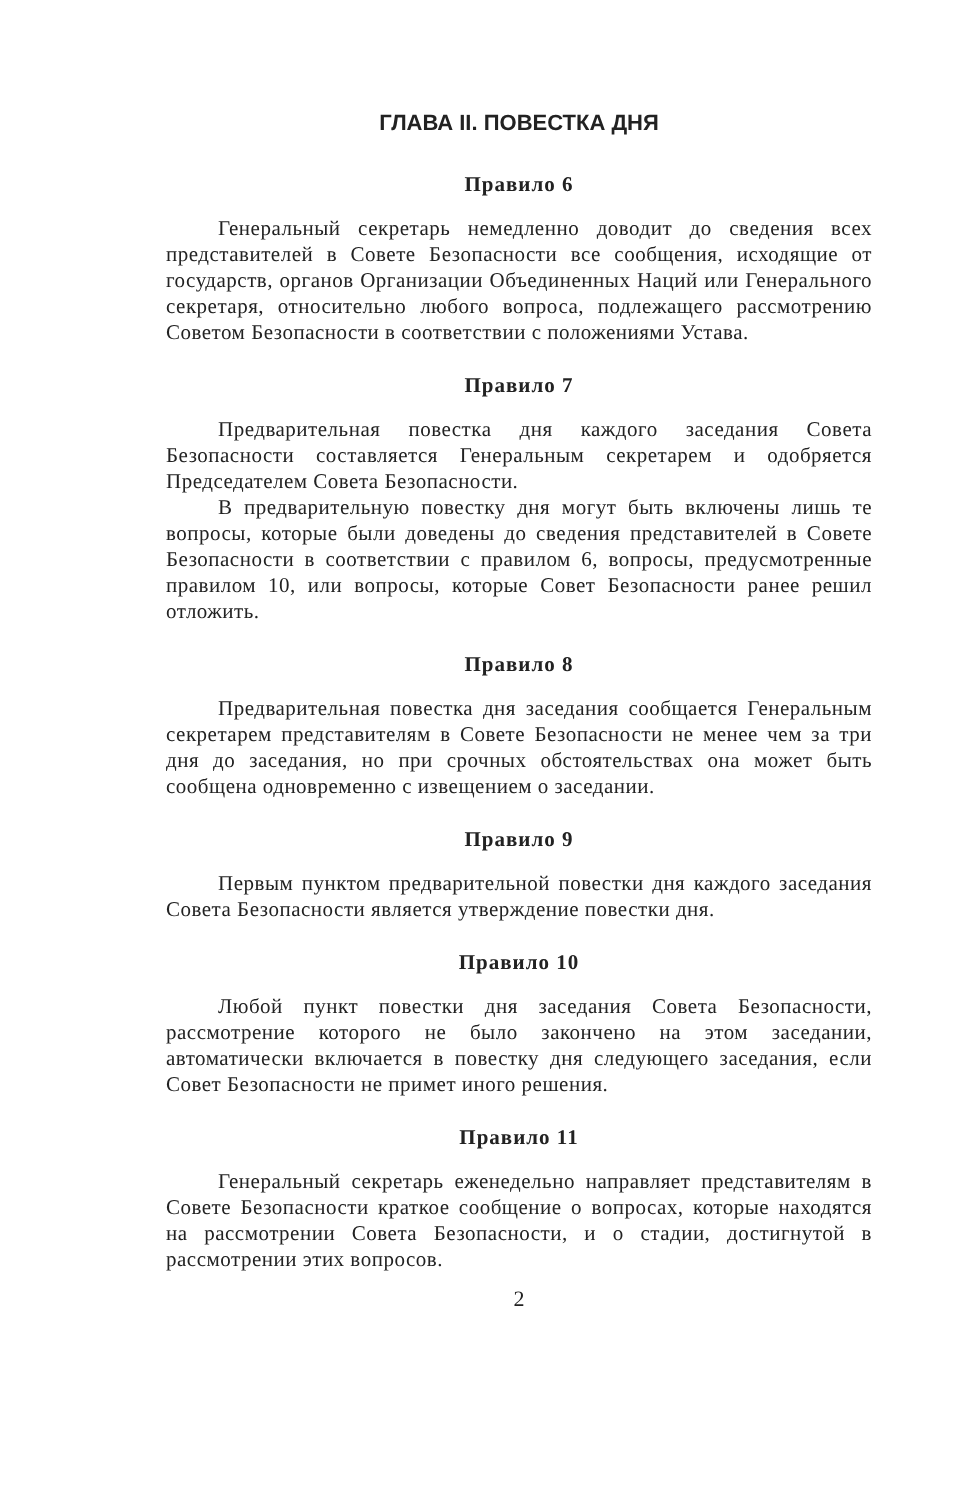ГЛАВА II. ПОВЕСТКА ДНЯ
Правило 6
Генеральный секретарь немедленно доводит до сведения всех представителей в Совете Безопасности все сообщения, исходящие от государств, органов Организации Объединенных Наций или Генерального секретаря, относительно любого вопроса, подлежащего рассмотрению Советом Безопасности в соответствии с положениями Устава.
Правило 7
Предварительная повестка дня каждого заседания Совета Безопасности составляется Генеральным секретарем и одобряется Председателем Совета Безопасности.
В предварительную повестку дня могут быть включены лишь те вопросы, которые были доведены до сведения представителей в Совете Безопасности в соответствии с правилом 6, вопросы, предусмотренные правилом 10, или вопросы, которые Совет Безопасности ранее решил отложить.
Правило 8
Предварительная повестка дня заседания сообщается Генеральным секретарем представителям в Совете Безопасности не менее чем за три дня до заседания, но при срочных обстоятельствах она может быть сообщена одновременно с извещением о заседании.
Правило 9
Первым пунктом предварительной повестки дня каждого заседания Совета Безопасности является утверждение повестки дня.
Правило 10
Любой пункт повестки дня заседания Совета Безопасности, рассмотрение которого не было закончено на этом заседании, автоматически включается в повестку дня следующего заседания, если Совет Безопасности не примет иного решения.
Правило 11
Генеральный секретарь еженедельно направляет представителям в Совете Безопасности краткое сообщение о вопросах, которые находятся на рассмотрении Совета Безопасности, и о стадии, достигнутой в рассмотрении этих вопросов.
2